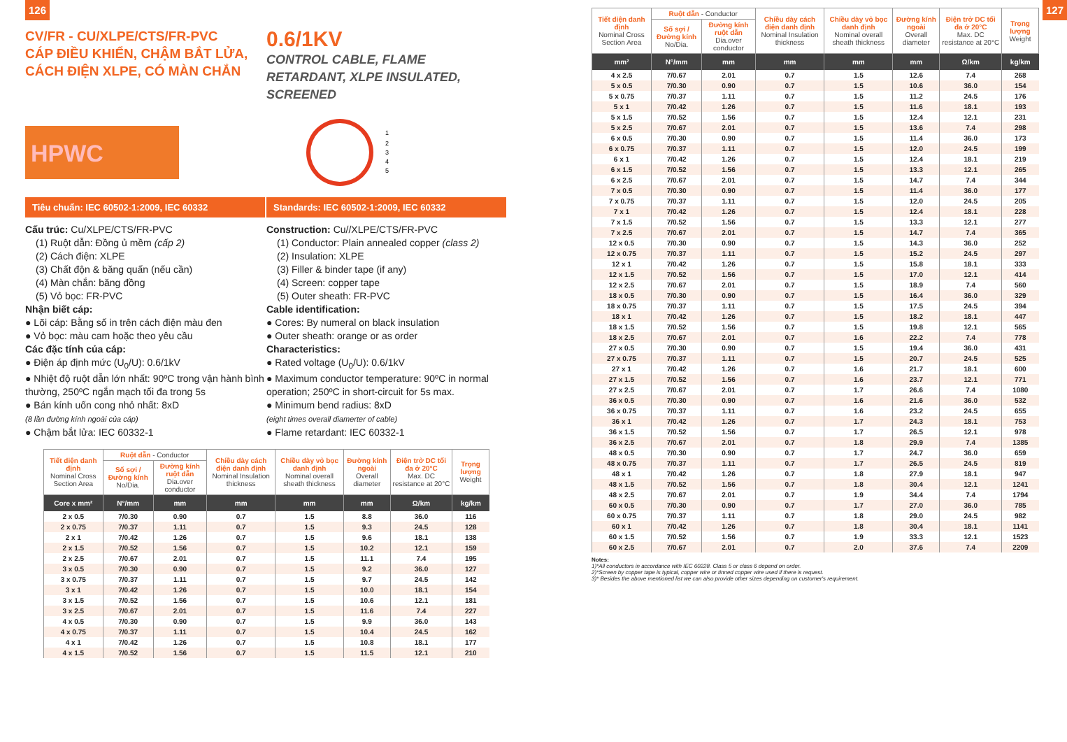126
CV/FR - CU/XLPE/CTS/FR-PVC
CÁP ĐIỀU KHIỂN, CHẬM BẮT LỬA,
CÁCH ĐIỆN XLPE, CÓ MÀN CHẮN
0.6/1KV
CONTROL CABLE, FLAME RETARDANT, XLPE INSULATED, SCREENED
HPWC
1
2
3
4
5
Tiêu chuẩn: IEC 60502-1:2009, IEC 60332
Standards: IEC 60502-1:2009, IEC 60332
Cấu trúc: Cu/XLPE/CTS/FR-PVC
(1) Ruột dẫn: Đồng ủ mềm (cấp 2)
(2) Cách điện: XLPE
(3) Chất độn & băng quấn (nếu cần)
(4) Màn chắn: băng đồng
(5) Vỏ bọc: FR-PVC
Nhận biết cáp:
● Lõi cáp: Bằng số in trên cách điện màu đen
● Vỏ bọc: màu cam hoặc theo yêu cầu
Các đặc tính của cáp:
● Điện áp định mức (U<sub>0</sub>/U): 0.6/1kV
● Nhiệt độ ruột dẫn lớn nhất: 90ºC trong vận hành bình thường, 250ºC ngắn mạch tối đa trong 5s
● Bán kính uốn cong nhỏ nhất: 8xD
(8 lần đường kính ngoài của cáp)
● Chậm bắt lửa: IEC 60332-1
Construction: Cu//XLPE/CTS/FR-PVC
(1) Conductor: Plain annealed copper (class 2)
(2) Insulation: XLPE
(3) Filler & binder tape (if any)
(4) Screen: copper tape
(5) Outer sheath: FR-PVC
Cable identification:
● Cores: By numeral on black insulation
● Outer sheath: orange or as order
Characteristics:
● Rated voltage (U<sub>0</sub>/U): 0.6/1kV
● Maximum conductor temperature: 90ºC in normal operation; 250ºC in short-circuit for 5s max.
● Minimum bend radius: 8xD
(eight times overall diamerter of cable)
● Flame retardant: IEC 60332-1
| Tiết diện danh định Nominal Cross Section Area | Ruột dẫn - Conductor | | Chiều dày cách điện danh định Nominal Insulation thickness | Chiều dày vỏ bọc danh định Nominal overall sheath thickness | Đường kính ngoài Overall diameter | Điện trở DC tối đa ở 20°C Max. DC resistance at 20°C | Trọng lượng Weight |
| --- | --- | --- | --- | --- | --- | --- | --- |
| | Số sợi / Đường kính No/Dia. | Đường kính ruột dẫn Dia.over conductor | | | | | |
| Core x mm² | N°/mm | mm | mm | mm | mm | Ω/km | kg/km |
| 2 x 0.5 | 7/0.30 | 0.90 | 0.7 | 1.5 | 8.8 | 36.0 | 116 |
| 2 x 0.75 | 7/0.37 | 1.11 | 0.7 | 1.5 | 9.3 | 24.5 | 128 |
| 2 x 1 | 7/0.42 | 1.26 | 0.7 | 1.5 | 9.6 | 18.1 | 138 |
| 2 x 1.5 | 7/0.52 | 1.56 | 0.7 | 1.5 | 10.2 | 12.1 | 159 |
| 2 x 2.5 | 7/0.67 | 2.01 | 0.7 | 1.5 | 11.1 | 7.4 | 195 |
| 3 x 0.5 | 7/0.30 | 0.90 | 0.7 | 1.5 | 9.2 | 36.0 | 127 |
| 3 x 0.75 | 7/0.37 | 1.11 | 0.7 | 1.5 | 9.7 | 24.5 | 142 |
| 3 x 1 | 7/0.42 | 1.26 | 0.7 | 1.5 | 10.0 | 18.1 | 154 |
| 3 x 1.5 | 7/0.52 | 1.56 | 0.7 | 1.5 | 10.6 | 12.1 | 181 |
| 3 x 2.5 | 7/0.67 | 2.01 | 0.7 | 1.5 | 11.6 | 7.4 | 227 |
| 4 x 0.5 | 7/0.30 | 0.90 | 0.7 | 1.5 | 9.9 | 36.0 | 143 |
| 4 x 0.75 | 7/0.37 | 1.11 | 0.7 | 1.5 | 10.4 | 24.5 | 162 |
| 4 x 1 | 7/0.42 | 1.26 | 0.7 | 1.5 | 10.8 | 18.1 | 177 |
| 4 x 1.5 | 7/0.52 | 1.56 | 0.7 | 1.5 | 11.5 | 12.1 | 210 |
127
| Tiết diện danh định Nominal Cross Section Area | Ruột dẫn - Conductor | | Chiều dày cách điện danh định Nominal Insulation thickness | Chiều dày vỏ bọc danh định Nominal overall sheath thickness | Đường kính ngoài Overall diameter | Điện trở DC tối đa ở 20°C Max. DC resistance at 20°C | Trọng lượng Weight |
| --- | --- | --- | --- | --- | --- | --- | --- |
| | Số sợi / Đường kính No/Dia. | Đường kính ruột dẫn Dia.over conductor | | | | | |
| mm² | N°/mm | mm | mm | mm | mm | Ω/km | kg/km |
| 4 x 2.5 | 7/0.67 | 2.01 | 0.7 | 1.5 | 12.6 | 7.4 | 268 |
| 5 x 0.5 | 7/0.30 | 0.90 | 0.7 | 1.5 | 10.6 | 36.0 | 154 |
| 5 x 0.75 | 7/0.37 | 1.11 | 0.7 | 1.5 | 11.2 | 24.5 | 176 |
| 5 x 1 | 7/0.42 | 1.26 | 0.7 | 1.5 | 11.6 | 18.1 | 193 |
| 5 x 1.5 | 7/0.52 | 1.56 | 0.7 | 1.5 | 12.4 | 12.1 | 231 |
| 5 x 2.5 | 7/0.67 | 2.01 | 0.7 | 1.5 | 13.6 | 7.4 | 298 |
| 6 x 0.5 | 7/0.30 | 0.90 | 0.7 | 1.5 | 11.4 | 36.0 | 173 |
| 6 x 0.75 | 7/0.37 | 1.11 | 0.7 | 1.5 | 12.0 | 24.5 | 199 |
| 6 x 1 | 7/0.42 | 1.26 | 0.7 | 1.5 | 12.4 | 18.1 | 219 |
| 6 x 1.5 | 7/0.52 | 1.56 | 0.7 | 1.5 | 13.3 | 12.1 | 265 |
| 6 x 2.5 | 7/0.67 | 2.01 | 0.7 | 1.5 | 14.7 | 7.4 | 344 |
| 7 x 0.5 | 7/0.30 | 0.90 | 0.7 | 1.5 | 11.4 | 36.0 | 177 |
| 7 x 0.75 | 7/0.37 | 1.11 | 0.7 | 1.5 | 12.0 | 24.5 | 205 |
| 7 x 1 | 7/0.42 | 1.26 | 0.7 | 1.5 | 12.4 | 18.1 | 228 |
| 7 x 1.5 | 7/0.52 | 1.56 | 0.7 | 1.5 | 13.3 | 12.1 | 277 |
| 7 x 2.5 | 7/0.67 | 2.01 | 0.7 | 1.5 | 14.7 | 7.4 | 365 |
| 12 x 0.5 | 7/0.30 | 0.90 | 0.7 | 1.5 | 14.3 | 36.0 | 252 |
| 12 x 0.75 | 7/0.37 | 1.11 | 0.7 | 1.5 | 15.2 | 24.5 | 297 |
| 12 x 1 | 7/0.42 | 1.26 | 0.7 | 1.5 | 15.8 | 18.1 | 333 |
| 12 x 1.5 | 7/0.52 | 1.56 | 0.7 | 1.5 | 17.0 | 12.1 | 414 |
| 12 x 2.5 | 7/0.67 | 2.01 | 0.7 | 1.5 | 18.9 | 7.4 | 560 |
| 18 x 0.5 | 7/0.30 | 0.90 | 0.7 | 1.5 | 16.4 | 36.0 | 329 |
| 18 x 0.75 | 7/0.37 | 1.11 | 0.7 | 1.5 | 17.5 | 24.5 | 394 |
| 18 x 1 | 7/0.42 | 1.26 | 0.7 | 1.5 | 18.2 | 18.1 | 447 |
| 18 x 1.5 | 7/0.52 | 1.56 | 0.7 | 1.5 | 19.8 | 12.1 | 565 |
| 18 x 2.5 | 7/0.67 | 2.01 | 0.7 | 1.6 | 22.2 | 7.4 | 778 |
| 27 x 0.5 | 7/0.30 | 0.90 | 0.7 | 1.5 | 19.4 | 36.0 | 431 |
| 27 x 0.75 | 7/0.37 | 1.11 | 0.7 | 1.5 | 20.7 | 24.5 | 525 |
| 27 x 1 | 7/0.42 | 1.26 | 0.7 | 1.6 | 21.7 | 18.1 | 600 |
| 27 x 1.5 | 7/0.52 | 1.56 | 0.7 | 1.6 | 23.7 | 12.1 | 771 |
| 27 x 2.5 | 7/0.67 | 2.01 | 0.7 | 1.7 | 26.6 | 7.4 | 1080 |
| 36 x 0.5 | 7/0.30 | 0.90 | 0.7 | 1.6 | 21.6 | 36.0 | 532 |
| 36 x 0.75 | 7/0.37 | 1.11 | 0.7 | 1.6 | 23.2 | 24.5 | 655 |
| 36 x 1 | 7/0.42 | 1.26 | 0.7 | 1.7 | 24.3 | 18.1 | 753 |
| 36 x 1.5 | 7/0.52 | 1.56 | 0.7 | 1.7 | 26.5 | 12.1 | 978 |
| 36 x 2.5 | 7/0.67 | 2.01 | 0.7 | 1.8 | 29.9 | 7.4 | 1385 |
| 48 x 0.5 | 7/0.30 | 0.90 | 0.7 | 1.7 | 24.7 | 36.0 | 659 |
| 48 x 0.75 | 7/0.37 | 1.11 | 0.7 | 1.7 | 26.5 | 24.5 | 819 |
| 48 x 1 | 7/0.42 | 1.26 | 0.7 | 1.8 | 27.9 | 18.1 | 947 |
| 48 x 1.5 | 7/0.52 | 1.56 | 0.7 | 1.8 | 30.4 | 12.1 | 1241 |
| 48 x 2.5 | 7/0.67 | 2.01 | 0.7 | 1.9 | 34.4 | 7.4 | 1794 |
| 60 x 0.5 | 7/0.30 | 0.90 | 0.7 | 1.7 | 27.0 | 36.0 | 785 |
| 60 x 0.75 | 7/0.37 | 1.11 | 0.7 | 1.8 | 29.0 | 24.5 | 982 |
| 60 x 1 | 7/0.42 | 1.26 | 0.7 | 1.8 | 30.4 | 18.1 | 1141 |
| 60 x 1.5 | 7/0.52 | 1.56 | 0.7 | 1.9 | 33.3 | 12.1 | 1523 |
| 60 x 2.5 | 7/0.67 | 2.01 | 0.7 | 2.0 | 37.6 | 7.4 | 2209 |
Notes:
1)*All conductors in accordance with IEC 60228. Class 5 or class 6 depend on order.
2)*Screen by copper tape is typical, copper wire or tinned copper wire used if there is request.
3)* Besides the above mentioned list we can also provide other sizes depending on customer's requirement.